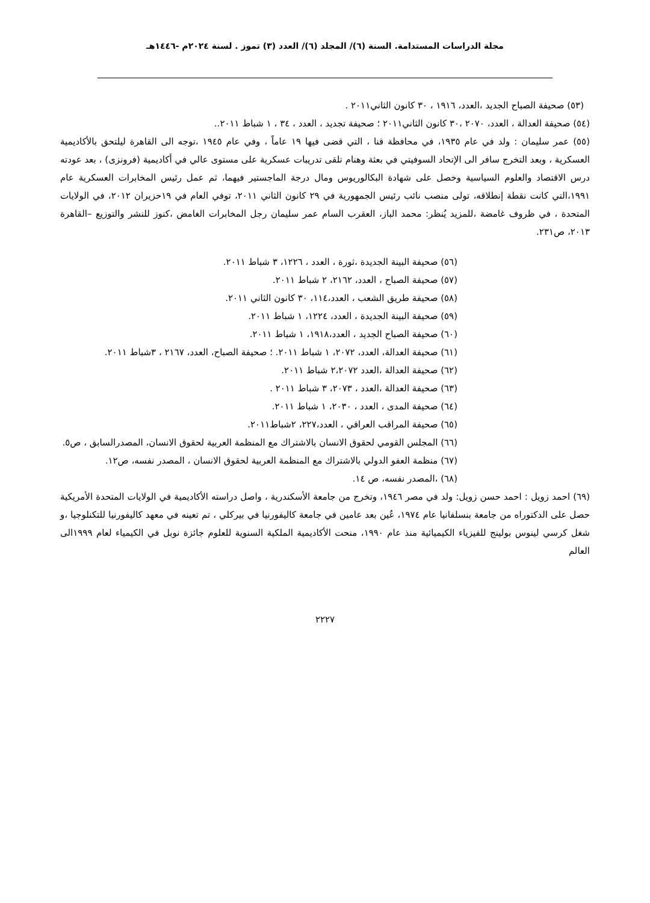مجلة الدراسات المستدامة. السنة (٦)/ المجلد (٦)/ العدد (٣) تموز . لسنة ٢٠٢٤م -١٤٤٦هـ
(٥٣) صحيفة الصباح الجديد ،العدد، ١٩١٦ ، ٣٠ كانون الثاني٢٠١١ .
(٥٤) صحيفة العدالة ، العدد، ٢٠٧٠ ،٣٠ كانون الثاني٢٠١١ ؛ صحيفة تجديد ، العدد ، ٣٤ ، ١ شباط ٢٠١١..
(٥٥) عمر سليمان : ولد في عام ١٩٣٥، في محافظة قنا ، التي قضى فيها ١٩ عاماً ، وفي عام ١٩٤٥ ،توجه الى القاهرة ليلتحق بالأكاديمية العسكرية ، وبعد التخرج سافر الى الإتحاد السوفيتي في بعثة وهنام تلقى تدريبات عسكرية على مستوى عالي في أكاديمية (فرونزى) ، بعد عودته درس الاقتصاد والعلوم السياسية وخصل على شهادة البكالوريوس ومال درجة الماجستير فيهما، ثم عمل رئيس المخابرات العسكرية عام ١٩٩١،التي كانت نقطة إنطلاقه، تولى منصب نائب رئيس الجمهورية في ٢٩ كانون الثاني ٢٠١١، توفي العام في ١٩حزيران ٢٠١٢، في الولايات المتحدة ، في ظروف غامضة ،للمزيد يُنظر: محمد الباز، العقرب السام عمر سليمان رجل المخابرات الغامض ،كنوز للنشر والتوزيع –القاهرة ٢٠١٣، ص٢٣١.
(٥٦) صحيفة البينة الجديدة ،ثورة ، العدد ، ١٢٢٦، ٣ شباط ٢٠١١.
(٥٧) صحيفة الصباح ، العدد، ٢١٦٢، ٢ شباط ٢٠١١.
(٥٨) صحيفة طريق الشعب ، العدد،١١٤، ٣٠ كانون الثاني ٢٠١١.
(٥٩) صحيفة البينة الجديدة ، العدد، ١٢٢٤، ١ شباط ٢٠١١.
(٦٠) صحيفة الصباح الجديد ، العدد،١٩١٨، ١ شباط ٢٠١١.
(٦١) صحيفة العدالة، العدد، ٢٠٧٢، ١ شباط ٢٠١١. ؛ صحيفة الصباح، العدد، ٢١٦٧ ، ٣شباط ٢٠١١.
(٦٢) صحيفة العدالة ،العدد ٢،٢٠٧٢ شباط ٢٠١١.
(٦٣) صحيفة العدالة ،العدد ، ٢٠٧٣، ٣ شباط ٢٠١١ .
(٦٤) صحيفة المدى ، العدد ، ٢٠٣٠، ١ شباط ٢٠١١.
(٦٥) صحيفة المراقب العراقي ، العدد،٢٢٧، ٢شباط٢٠١١.
(٦٦) المجلس القومي لحقوق الانسان بالاشتراك مع المنظمة العربية لحقوق الانسان، المصدرالسابق ، ص٥.
(٦٧) منظمة العفو الدولي بالاشتراك مع المنظمة العربية لحقوق الانسان ، المصدر نفسه، ص١٢.
(٦٨) ،المصدر نفسه، ص ١٤.
(٦٩) احمد زويل : احمد حسن زويل: ولد في مصر ١٩٤٦، وتخرج من جامعة الأسكندرية ، واصل دراسته الأكاديمية في الولايات المتحدة الأمريكية حصل على الدكتوراه من جامعة بنسلفانيا عام ١٩٧٤، عُين بعد عامين في جامعة كاليفورنيا في بيركلي ، تم تعينه في معهد كاليفورنيا للتكنلوجيا ،و شغل كرسي لينوس بولينج للفيزياء الكيميائية منذ عام ١٩٩٠، منحت الأكاديمية الملكية السنوية للعلوم جائزة نوبل في الكيمياء لعام ١٩٩٩الى العالم
٢٢٢٧